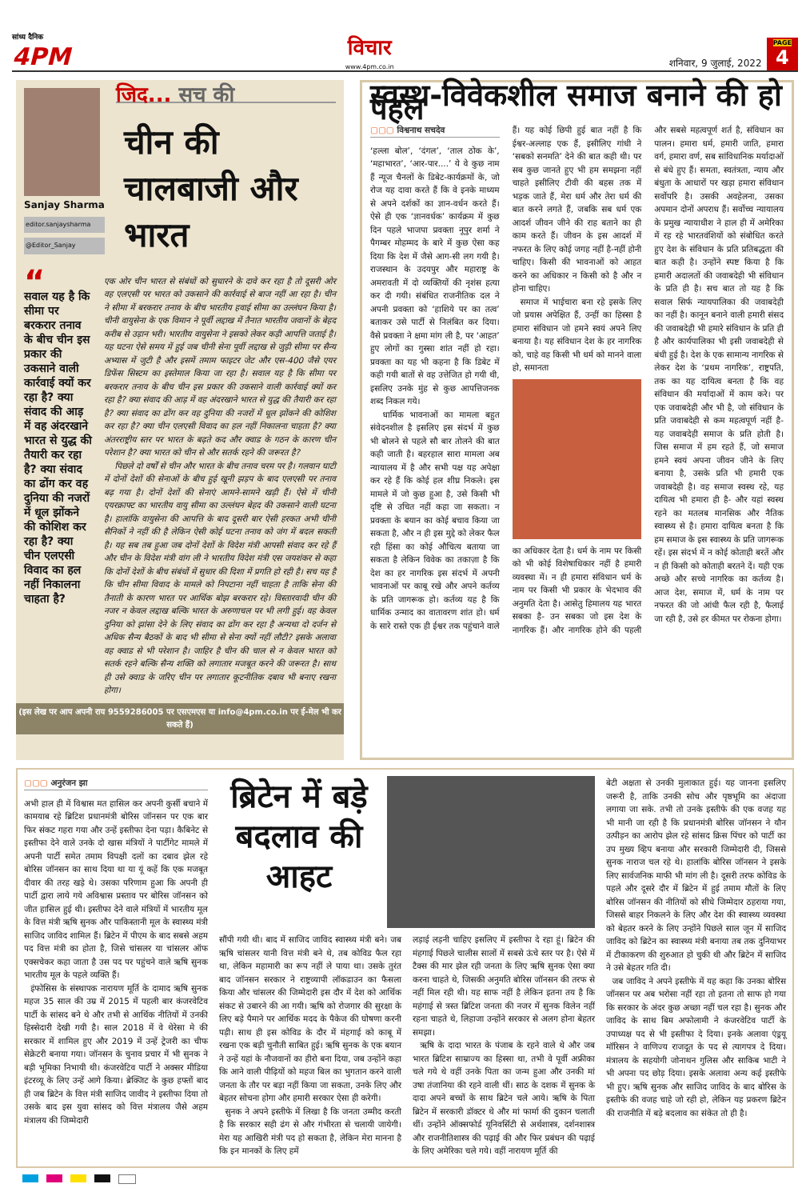सांध्य दैनिक
4PM
विचार
www.4pm.co.in
शनिवार, 9 जुलाई, 2022
PAGE 4
Sanjay Sharma
editor.sanjaysharma
@Editor_Sanjay
जिद... सच की
चीन की चालबाजी और भारत
“
सवाल यह है कि सीमा पर बरकरार तनाव के बीच चीन इस प्रकार की उकसाने वाली कार्रवाई क्यों कर रहा है? क्या संवाद की आड़ में वह अंदरखाने भारत से युद्ध की तैयारी कर रहा है? क्या संवाद का ढोंग कर वह दुनिया की नजरों में धूल झोंकने की कोशिश कर रहा है? क्या चीन एलएसी विवाद का हल नहीं निकालना चाहता है?
एक ओर चीन भारत से संबंधों को सुधारने के दावे कर रहा है तो दूसरी ओर वह एलएसी पर भारत को उकसाने की कार्रवाई से बाज नहीं आ रहा है। चीन ने सीमा में बरकरार तनाव के बीच भारतीय हवाई सीमा का उल्लंघन किया है। चीनी वायुसेना के एक विमान ने पूर्वी लद्दाख में तैनात भारतीय जवानों के बेहद करीब से उड़ान भरी। भारतीय वायुसेना ने इसको लेकर कड़ी आपत्ति जताई है। यह घटना ऐसे समय में हुई जब चीनी सेना पूर्वी लद्दाख से जुड़ी सीमा पर सैन्य अभ्यास में जुटी है और इसमें तमाम फाइटर जेट और एस-400 जैसे एयर डिफेंस सिस्टम का इस्तेमाल किया जा रहा है। सवाल यह है कि सीमा पर बरकरार तनाव के बीच चीन इस प्रकार की उकसाने वाली कार्रवाई क्यों कर रहा है? क्या संवाद की आड़ में वह अंदरखाने भारत से युद्ध की तैयारी कर रहा है? क्या संवाद का ढोंग कर वह दुनिया की नजरों में धूल झोंकने की कोशिश कर रहा है? क्या चीन एलएसी विवाद का हल नहीं निकालना चाहता है? क्या अंतरराष्ट्रीय स्तर पर भारत के बढ़ते कद और क्वाड के गठन के कारण चीन परेशान है? क्या भारत को चीन से और सतर्क रहने की जरूरत है?
पिछले दो वर्षों से चीन और भारत के बीच तनाव चरम पर है। गलवान घाटी में दोनों देशों की सेनाओं के बीच हुई खूनी झड़प के बाद एलएसी पर तनाव बढ़ गया है। दोनों देशों की सेनाएं आमने-सामने खड़ी हैं। ऐसे में चीनी एयरक्राफ्ट का भारतीय वायु सीमा का उल्लंघन बेहद की उकसाने वाली घटना है। हालांकि वायुसेना की आपत्ति के बाद दूसरी बार ऐसी हरकत अभी चीनी सैनिकों ने नहीं की है लेकिन ऐसी कोई घटना तनाव को जंग में बदल सकती है। यह सब तब हुआ जब दोनों देशों के विदेश मंत्री आपसी संवाद कर रहे हैं और चीन के विदेश मंत्री वांग ली ने भारतीय विदेश मंत्री एस जयशंकर से कहा कि दोनों देशों के बीच संबंधों में सुधार की दिशा में प्रगति हो रही है। सच यह है कि चीन सीमा विवाद के मामले को निपटाना नहीं चाहता है ताकि सेना की तैनाती के कारण भारत पर आर्थिक बोझ बरकरार रहे। विस्तारवादी चीन की नजर न केवल लद्दाख बल्कि भारत के अरुणाचल पर भी लगी हुई। वह केवल दुनिया को झांसा देने के लिए संवाद का ढोंग कर रहा है अन्यथा दो दर्जन से अधिक सैन्य बैठकों के बाद भी सीमा से सेना क्यों नहीं लौटी? इसके अलावा वह क्वाड से भी परेशान है। जाहिर है चीन की चाल से न केवल भारत को सतर्क रहने बल्कि सैन्य शक्ति को लगातार मजबूत करने की जरूरत है। साथ ही उसे क्वाड के जरिए चीन पर लगातार कूटनीतिक दबाव भी बनाए रखना होगा।
(इस लेख पर आप अपनी राय 9559286005 पर एसएमएस या info@4pm.co.in पर ई-मेल भी कर सकते हैं)
स्वस्थ-विवेकशील समाज बनाने की हो पहल
▢▢▢ विश्वनाथ सचदेव
‘हल्ला बोल’, ‘दंगल’, ‘ताल ठोक के’, ‘महाभारत’, ‘आर-पार....’ ये वे कुछ नाम हैं न्यूज चैनलों के डिबेट-कार्यक्रमों के, जो रोज यह दावा करते हैं कि वे इनके माध्यम से अपने दर्शकों का ज्ञान-वर्धन करते हैं। ऐसे ही एक ‘ज्ञानवर्धक’ कार्यक्रम में कुछ दिन पहले भाजपा प्रवक्ता नूपुर शर्मा ने पैगम्बर मोहम्मद के बारे में कुछ ऐसा कह दिया कि देश में जैसे आग-सी लग गयी है। राजस्थान के उदयपुर और महाराष्ट्र के अमरावती में दो व्यक्तियों की नृशंस हत्या कर दी गयी। संबंधित राजनीतिक दल ने अपनी प्रवक्ता को ‘हाशिये पर का तत्व’ बताकर उसे पार्टी से निलंबित कर दिया। वैसे प्रवक्ता ने क्षमा मांग ली है, पर ‘आहत’ हुए लोगों का गुस्सा शांत नहीं हो रहा। प्रवक्ता का यह भी कहना है कि डिबेट में कही गयी बातों से वह उत्तेजित हो गयी थी, इसलिए उनके मुंह से कुछ आपत्तिजनक शब्द निकल गये।
धार्मिक भावनाओं का मामला बहुत संवेदनशील है इसलिए इस संदर्भ में कुछ भी बोलने से पहले सौ बार तोलने की बात कही जाती है। बहरहाल सारा मामला अब न्यायालय में है और सभी पक्ष यह अपेक्षा कर रहे हैं कि कोई हल शीघ्र निकले। इस मामले में जो कुछ हुआ है, उसे किसी भी दृष्टि से उचित नहीं कहा जा सकता। न प्रवक्ता के बयान का कोई बचाव किया जा सकता है, और न ही इस मुद्दे को लेकर फैल रही हिंसा का कोई औचित्य बताया जा सकता है लेकिन विवेक का तकाज़ा है कि देश का हर नागरिक इस संदर्भ में अपनी भावनाओं पर काबू रखे और अपने कर्तव्य के प्रति जागरूक हो। कर्तव्य यह है कि धार्मिक उन्माद का वातावरण शांत हो। धर्म के सारे रास्ते एक ही ईश्वर तक पहुंचाने वाले हैं। यह कोई छिपी हुई बात नहीं है कि ईश्वर-अल्लाह एक हैं, इसीलिए गांधी ने ‘सबको सनमति’ देने की बात कही थी। पर सब कुछ जानते हुए भी हम समझना नहीं चाहते इसीलिए टीवी की बहस तक में भड़क जाते हैं, मेरा धर्म और तेरा धर्म की बात करने लगते हैं, जबकि सब धर्म एक आदर्श जीवन जीने की राह बताने का ही काम करते हैं। जीवन के इस आदर्श में नफरत के लिए कोई जगह नहीं है-नहीं होनी चाहिए। किसी की भावनाओं को आहत करने का अधिकार न किसी को है और न होना चाहिए।
समाज में भाईचारा बना रहे इसके लिए जो प्रयास अपेक्षित हैं, उन्हीं का हिस्सा है हमारा संविधान जो हमने स्वयं अपने लिए बनाया है। यह संविधान देश के हर नागरिक को, चाहे वह किसी भी धर्म को मानने वाला हो, समानता
का अधिकार देता है। धर्म के नाम पर किसी को भी कोई विशेषाधिकार नहीं है हमारी व्यवस्था में। न ही हमारा संविधान धर्म के नाम पर किसी भी प्रकार के भेदभाव की अनुमति देता है। आसेतु हिमालय यह भारत सबका है- उन सबका जो इस देश के नागरिक हैं। और नागरिक होने की पहली और सबसे महत्वपूर्ण शर्त है, संविधान का पालन। हमारा धर्म, हमारी जाति, हमारा वर्ग, हमारा वर्ण, सब सांविधानिक मर्यादाओं से बंधे हुए हैं। समता, स्वतंत्रता, न्याय और बंधुता के आधारों पर खड़ा हमारा संविधान सर्वोपरि है। उसकी अवहेलना, उसका अपमान दोनों अपराध हैं। सर्वोच्च न्यायालय के प्रमुख न्यायाधीश ने हाल ही में अमेरिका में रह रहे भारतवंशियों को संबोधित करते हुए देश के संविधान के प्रति प्रतिबद्धता की बात कही है। उन्होंने स्पष्ट किया है कि हमारी अदालतों की जवाबदेही भी संविधान के प्रति ही है। सच बात तो यह है कि सवाल सिर्फ न्यायपालिका की जवाबदेही का नहीं है। कानून बनाने वाली हमारी संसद की जवाबदेही भी हमारे संविधान के प्रति ही है और कार्यपालिका भी इसी जवाबदेही से बंधी हुई है। देश के एक सामान्य नागरिक से लेकर देश के ‘प्रथम नागरिक’, राष्ट्रपति, तक का यह दायित्व बनता है कि वह संविधान की मर्यादाओं में काम करे। पर एक जवाबदेही और भी है, जो संविधान के प्रति जवाबदेही से कम महत्वपूर्ण नहीं है- यह जवाबदेही समाज के प्रति होती है। जिस समाज में हम रहते हैं, जो समाज हमने स्वयं अपना जीवन जीने के लिए बनाया है, उसके प्रति भी हमारी एक जवाबदेही है। वह समाज स्वस्थ रहे, यह दायित्व भी हमारा ही है- और यहां स्वस्थ रहने का मतलब मानसिक और नैतिक स्वास्थ्य से है। हमारा दायित्व बनता है कि हम समाज के इस स्वास्थ्य के प्रति जागरूक रहें। इस संदर्भ में न कोई कोताही बरतें और न ही किसी को कोताही बरतने दें। यही एक अच्छे और सच्चे नागरिक का कर्तव्य है। आज देश, समाज में, धर्म के नाम पर नफरत की जो आंधी फैल रही है, फैलाई जा रही है, उसे हर कीमत पर रोकना होगा।
▢▢▢ अनुरंजन झा
अभी हाल ही में विश्वास मत हासिल कर अपनी कुर्सी बचाने में कामयाब रहे ब्रिटिश प्रधानमंत्री बोरिस जॉनसन पर एक बार फिर संकट गहरा गया और उन्हें इस्तीफा देना पड़ा। कैबिनेट से इस्तीफा देने वाले उनके दो खास मंत्रियों ने पार्टीगेट मामले में अपनी पार्टी समेत तमाम विपक्षी दलों का दबाव झेल रहे बोरिस जॉनसन का साथ दिया था या यूं कहें कि एक मजबूत दीवार की तरह खड़े थे। उसका परिणाम हुआ कि अपनी ही पार्टी द्वारा लाये गये अविश्वास प्रस्ताव पर बोरिस जॉनसन को जीत हासिल हुई थी। इस्तीफा देने वाले मंत्रियों में भारतीय मूल के वित्त मंत्री ऋषि सुनक और पाकिस्तानी मूल के स्वास्थ्य मंत्री साजिद जाविद शामिल हैं। ब्रिटेन में पीएम के बाद सबसे अहम पद वित्त मंत्री का होता है, जिसे चांसलर या चांसलर ऑफ एक्सचेकर कहा जाता है उस पद पर पहुंचने वाले ऋषि सुनक भारतीय मूल के पहले व्यक्ति हैं।
इंफोसिस के संस्थापक नारायण मूर्ति के दामाद ऋषि सुनक महज 35 साल की उम्र में 2015 में पहली बार कंजरवेटिव पार्टी के सांसद बने थे और तभी से आर्थिक नीतियों में उनकी हिस्सेदारी देखी गयी है। साल 2018 में वे थेरेसा मे की सरकार में शामिल हुए और 2019 में उन्हें ट्रेजरी का चीफ सेक्रेटरी बनाया गया। जॉनसन के चुनाव प्रचार में भी सुनक ने बड़ी भूमिका निभायी थी। कंजरवेटिव पार्टी ने अक्सर मीडिया इंटरव्यू के लिए उन्हें आगे किया। ब्रेक्जिट के कुछ हफ्तों बाद ही जब ब्रिटेन के वित्त मंत्री साजिद जावीद ने इस्तीफा दिया तो उसके बाद इस युवा सांसद को वित्त मंत्रालय जैसे अहम मंत्रालय की जिम्मेदारी
ब्रिटेन में बड़े बदलाव की आहट
सौंपी गयी थी। बाद में साजिद जाविद स्वास्थ्य मंत्री बने। जब ऋषि चांसलर यानी वित्त मंत्री बने थे, तब कोविड फैल रहा था, लेकिन महामारी का रूप नहीं ले पाया था। उसके तुरंत बाद जॉनसन सरकार ने राष्ट्रव्यापी लॉकडाउन का फैसला किया और चांसलर की जिम्मेदारी इस दौर में देश को आर्थिक संकट से उबारने की आ गयी। ऋषि को रोजगार की सुरक्षा के लिए बड़े पैमाने पर आर्थिक मदद के पैकेज की घोषणा करनी पड़ी। साथ ही इस कोविड के दौर में मंहगाई को काबू में रखना एक बड़ी चुनौती साबित हुई। ऋषि सुनक के एक बयान ने उन्हें यहां के नौजवानों का हीरो बना दिया, जब उन्होंने कहा कि आने वाली पीढ़ियों को महज बिल का भुगतान करने वाली जनता के तौर पर बड़ा नहीं किया जा सकता, उनके लिए और बेहतर सोचना होगा और हमारी सरकार ऐसा ही करेगी।
सुनक ने अपने इस्तीफे में लिखा है कि जनता उम्मीद करती है कि सरकार सही ढंग से और गंभीरता से चलायी जायेगी। मेरा यह आखिरी मंत्री पद हो सकता है, लेकिन मेरा मानना है कि इन मानकों के लिए हमें
लड़ाई लड़नी चाहिए इसलिए में इस्तीफा दे रहा हूं। ब्रिटेन की मंहगाई पिछले चालीस सालों में सबसे ऊंचे स्तर पर है। ऐसे में टैक्स की मार झेल रही जनता के लिए ऋषि सुनक ऐसा क्या करना चाहते थे, जिसकी अनुमति बोरिस जॉनसन की तरफ से नहीं मिल रही थी। यह साफ नहीं है लेकिन इतना तय है कि महंगाई से त्रस्त ब्रिटिश जनता की नजर में सुनक विलेन नहीं रहना चाहते थे, लिहाजा उन्होंने सरकार से अलग होना बेहतर समझा।
ऋषि के दादा भारत के पंजाब के रहने वाले थे और जब भारत ब्रिटिश साम्राज्य का हिस्सा था, तभी वे पूर्वी अफ्रीका चले गये थे वहीं उनके पिता का जन्म हुआ और उनकी मां उषा तंजानिया की रहने वाली थीं। साठ के दशक में सुनक के दादा अपने बच्चों के साथ ब्रिटेन चले आये। ऋषि के पिता ब्रिटेन में सरकारी डॉक्टर थे और मां फार्मा की दुकान चलाती थीं। उन्होंने ऑक्सफोर्ड यूनिवर्सिटी से अर्थशास्त्र, दर्शनशास्त्र और राजनीतिशास्त्र की पढ़ाई की और फिर प्रबंधन की पढ़ाई के लिए अमेरिका चले गये। वहीं नारायण मूर्ति की
बेटी अक्षता से उनकी मुलाकात हुई। यह जानना इसलिए जरूरी है, ताकि उनकी सोच और पृष्ठभूमि का अंदाजा लगाया जा सके. तभी तो उनके इस्तीफे की एक वजह यह भी मानी जा रही है कि प्रधानमंत्री बोरिस जॉनसन ने यौन उत्पीड़न का आरोप झेल रहे सांसद क्रिस पिंचर को पार्टी का उप मुख्य व्हिप बनाया और सरकारी जिम्मेदारी दी, जिससे सुनक नाराज चल रहे थे। हालांकि बोरिस जॉनसन ने इसके लिए सार्वजनिक माफी भी मांग ली है। दूसरी तरफ कोविड के पहले और दूसरे दौर में ब्रिटेन में हुई तमाम मौतों के लिए बोरिस जॉनसन की नीतियों को सीधे जिम्मेदार ठहराया गया, जिससे बाहर निकलने के लिए और देश की स्वास्थ्य व्यवस्था को बेहतर करने के लिए उन्होंने पिछले साल जून में साजिद जाविद को ब्रिटेन का स्वास्थ्य मंत्री बनाया तब तक दुनियाभर में टीकाकरण की शुरुआत हो चुकी थी और ब्रिटेन में साजिद ने उसे बेहतर गति दी।
जब जाविद ने अपने इस्तीफे में यह कहा कि उनका बोरिस जॉनसन पर अब भरोसा नहीं रहा तो इतना तो साफ हो गया कि सरकार के अंदर कुछ अच्छा नहीं चल रहा है। सुनक और जाविद के साथ बिम अफोलामी ने कंजरवेटिव पार्टी के उपाध्यक्ष पद से भी इस्तीफा दे दिया। इनके अलावा एंड्रयू मॉरिसन ने वाणिज्य राजदूत के पद से त्यागपत्र दे दिया। मंत्रालय के सहयोगी जोनाथन गुलिस और साकिब भाटी ने भी अपना पद छोड़ दिया। इसके अलावा अन्य कई इस्तीफे भी हुए। ऋषि सुनक और साजिद जाविद के बाद बोरिस के इस्तीफे की वजह चाहे जो रही हो, लेकिन यह प्रकरण ब्रिटेन की राजनीति में बड़े बदलाव का संकेत तो ही है।